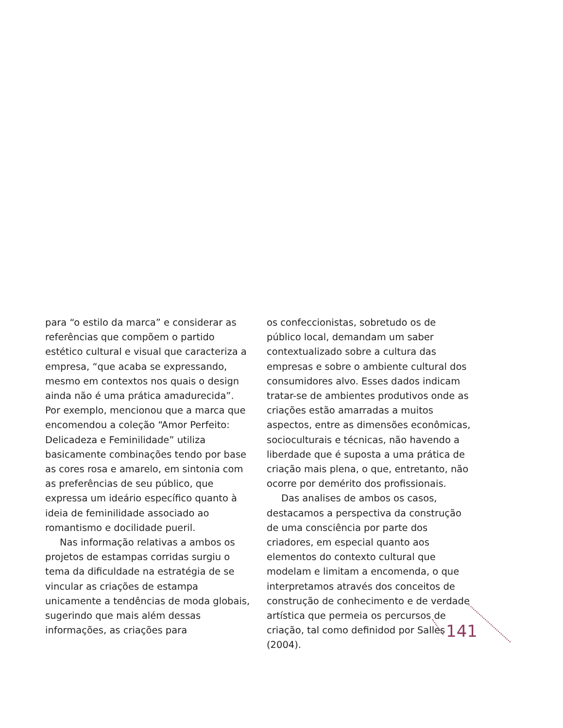para “o estilo da marca” e considerar as referências que compõem o partido estético cultural e visual que caracteriza a empresa, “que acaba se expressando, mesmo em contextos nos quais o design ainda não é uma prática amadurecida”. Por exemplo, mencionou que a marca que encomendou a coleção “Amor Perfeito: Delicadeza e Feminilidade” utiliza basicamente combinações tendo por base as cores rosa e amarelo, em sintonia com as preferências de seu público, que expressa um ideário específico quanto à ideia de feminilidade associado ao romantismo e docilidade pueril.
Nas informação relativas a ambos os projetos de estampas corridas surgiu o tema da dificuldade na estratégia de se vincular as criações de estampa unicamente a tendências de moda globais, sugerindo que mais além dessas informações, as criações para
os confeccionistas, sobretudo os de público local, demandam um saber contextualizado sobre a cultura das empresas e sobre o ambiente cultural dos consumidores alvo. Esses dados indicam tratar-se de ambientes produtivos onde as criações estão amarradas a muitos aspectos, entre as dimensões econômicas, socioculturais e técnicas, não havendo a liberdade que é suposta a uma prática de criação mais plena, o que, entretanto, não ocorre por demérito dos profissionais.
Das analises de ambos os casos, destacamos a perspectiva da construção de uma consciência por parte dos criadores, em especial quanto aos elementos do contexto cultural que modelam e limitam a encomenda, o que interpretamos através dos conceitos de construção de conhecimento e de verdade artística que permeia os percursos de criação, tal como definidod por Salles (2004).
141